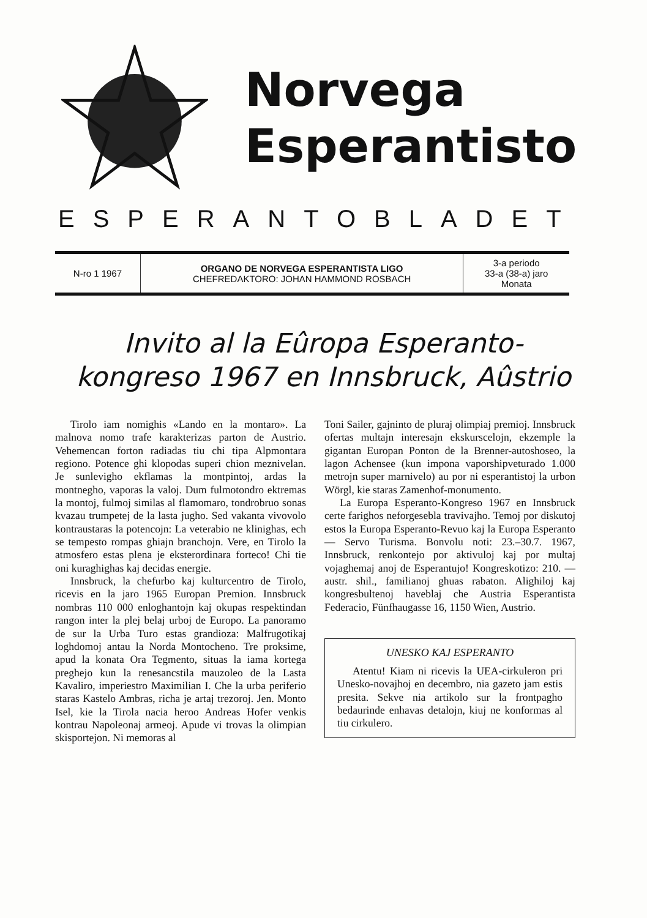Norvega
Esperantisto
ESPERANTOBLADET
| N-ro 1 1967 | ORGANO DE NORVEGA ESPERANTISTA LIGO CHEFREDAKTORO: JOHAN HAMMOND ROSBACH | 3-a periodo 33-a (38-a) jaro Monata |
Invito al la Eûropa Esperanto-
kongreso 1967 en Innsbruck, Aûstrio
Tirolo iam nomighis «Lando en la montaro». La malnova nomo trafe karakterizas parton de Austrio. Vehemencan forton radiadas tiu chi tipa Alpmontara regiono. Potence ghi klopodas superi chion meznivelan. Je sunlevigho ekflamas la montpintoj, ardas la montnegho, vaporas la valoj. Dum fulmotondro ektremas la montoj, fulmoj similas al flamomaro, tondrobruo sonas kvazau trumpetej de la lasta jugho. Sed vakanta vivovolo kontraustaras la potencojn: La veterabio ne klinighas, ech se tempesto rompas ghiajn branchojn. Vere, en Tirolo la atmosfero estas plena je eksterordinara forteco! Chi tie oni kuraghighas kaj decidas energie.
Innsbruck, la chefurbo kaj kulturcentro de Tirolo, ricevis en la jaro 1965 Europan Premion. Innsbruck nombras 110 000 enloghantojn kaj okupas respektindan rangon inter la plej belaj urboj de Europo. La panoramo de sur la Urba Turo estas grandioza: Malfrugotikaj loghdomoj antau la Norda Montocheno. Tre proksime, apud la konata Ora Tegmento, situas la iama kortega preghejo kun la renesancstila mauzoleo de la Lasta Kavaliro, imperiestro Maximilian I. Che la urba periferio staras Kastelo Ambras, richa je artaj trezoroj. Jen. Monto Isel, kie la Tirola nacia heroo Andreas Hofer venkis kontrau Napoleonaj armeoj. Apude vi trovas la olimpian skisportejon. Ni memoras al
Toni Sailer, gajninto de pluraj olimpiaj premioj. Innsbruck ofertas multajn interesajn ekskurscelojn, ekzemple la gigantan Europan Ponton de la Brenner-autoshoseo, la lagon Achensee (kun impona vaporshipveturado 1.000 metrojn super marnivelo) au por ni esperantistoj la urbon Wörgl, kie staras Zamenhof-monumento.
La Europa Esperanto-Kongreso 1967 en Innsbruck certe farighos neforgesebla travivajho. Temoj por diskutoj estos la Europa Esperanto-Revuo kaj la Europa Esperanto — Servo Turisma. Bonvolu noti: 23.–30.7. 1967, Innsbruck, renkontejo por aktivuloj kaj por multaj vojaghemaj anoj de Esperantujo! Kongreskotizo: 210. — austr. shil., familianoj ghuas rabaton. Alighiloj kaj kongresbultenoj haveblaj che Austria Esperantista Federacio, Fünfhaugasse 16, 1150 Wien, Austrio.
UNESKO KAJ ESPERANTO
Atentu! Kiam ni ricevis la UEA-cirkuleron pri Unesko-novajhoj en decembro, nia gazeto jam estis presita. Sekve nia artikolo sur la frontpagho bedaurinde enhavas detalojn, kiuj ne konformas al tiu cirkulero.